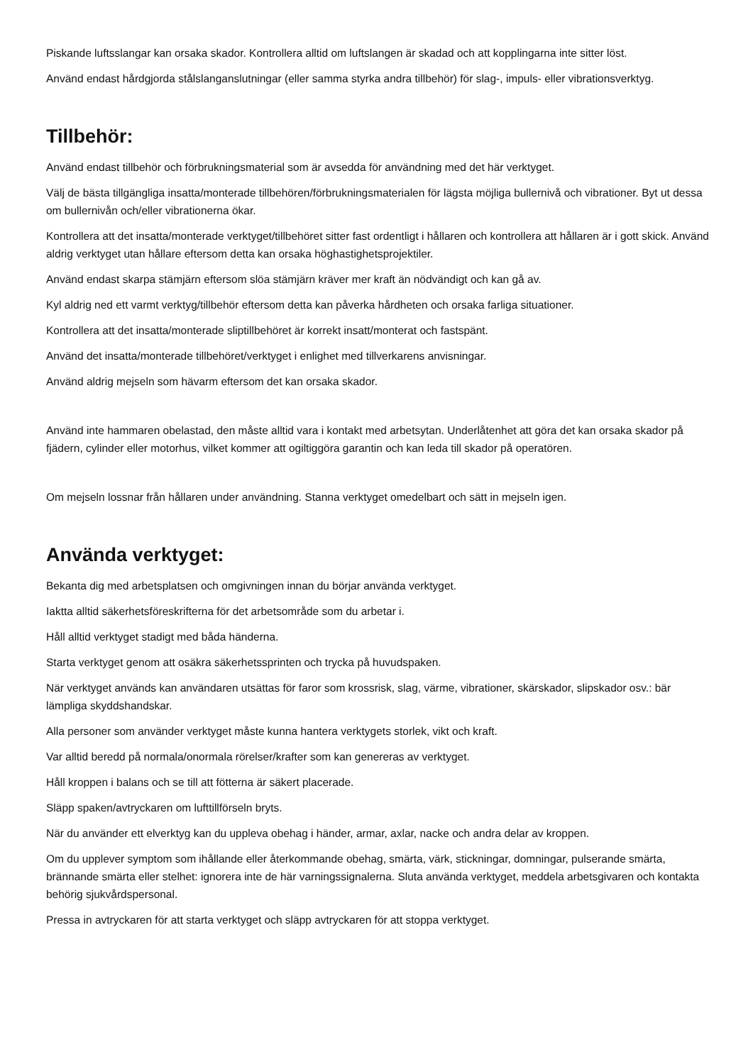Piskande luftsslangar kan orsaka skador. Kontrollera alltid om luftslangen är skadad och att kopplingarna inte sitter löst.
Använd endast hårdgjorda stålslanganslutningar (eller samma styrka andra tillbehör) för slag-, impuls- eller vibrationsverktyg.
Tillbehör:
Använd endast tillbehör och förbrukningsmaterial som är avsedda för användning med det här verktyget.
Välj de bästa tillgängliga insatta/monterade tillbehören/förbrukningsmaterialen för lägsta möjliga bullernivå och vibrationer. Byt ut dessa om bullernivån och/eller vibrationerna ökar.
Kontrollera att det insatta/monterade verktyget/tillbehöret sitter fast ordentligt i hållaren och kontrollera att hållaren är i gott skick. Använd aldrig verktyget utan hållare eftersom detta kan orsaka höghastighetsprojektiler.
Använd endast skarpa stämjärn eftersom slöa stämjärn kräver mer kraft än nödvändigt och kan gå av.
Kyl aldrig ned ett varmt verktyg/tillbehör eftersom detta kan påverka hårdheten och orsaka farliga situationer.
Kontrollera att det insatta/monterade sliptillbehöret är korrekt insatt/monterat och fastspänt.
Använd det insatta/monterade tillbehöret/verktyget i enlighet med tillverkarens anvisningar.
Använd aldrig mejseln som hävarm eftersom det kan orsaka skador.
Använd inte hammaren obelastad, den måste alltid vara i kontakt med arbetsytan. Underlåtenhet att göra det kan orsaka skador på fjädern, cylinder eller motorhus, vilket kommer att ogiltiggöra garantin och kan leda till skador på operatören.
Om mejseln lossnar från hållaren under användning. Stanna verktyget omedelbart och sätt in mejseln igen.
Använda verktyget:
Bekanta dig med arbetsplatsen och omgivningen innan du börjar använda verktyget.
Iaktta alltid säkerhetsföreskrifterna för det arbetsområde som du arbetar i.
Håll alltid verktyget stadigt med båda händerna.
Starta verktyget genom att osäkra säkerhetssprinten och trycka på huvudspaken.
När verktyget används kan användaren utsättas för faror som krossrisk, slag, värme, vibrationer, skärskador, slipskador osv.: bär lämpliga skyddshandskar.
Alla personer som använder verktyget måste kunna hantera verktygets storlek, vikt och kraft.
Var alltid beredd på normala/onormala rörelser/krafter som kan genereras av verktyget.
Håll kroppen i balans och se till att fötterna är säkert placerade.
Släpp spaken/avtryckaren om lufttillförseln bryts.
När du använder ett elverktyg kan du uppleva obehag i händer, armar, axlar, nacke och andra delar av kroppen.
Om du upplever symptom som ihållande eller återkommande obehag, smärta, värk, stickningar, domningar, pulserande smärta, brännande smärta eller stelhet: ignorera inte de här varningssignalerna. Sluta använda verktyget, meddela arbetsgivaren och kontakta behörig sjukvårdspersonal.
Pressa in avtryckaren för att starta verktyget och släpp avtryckaren för att stoppa verktyget.